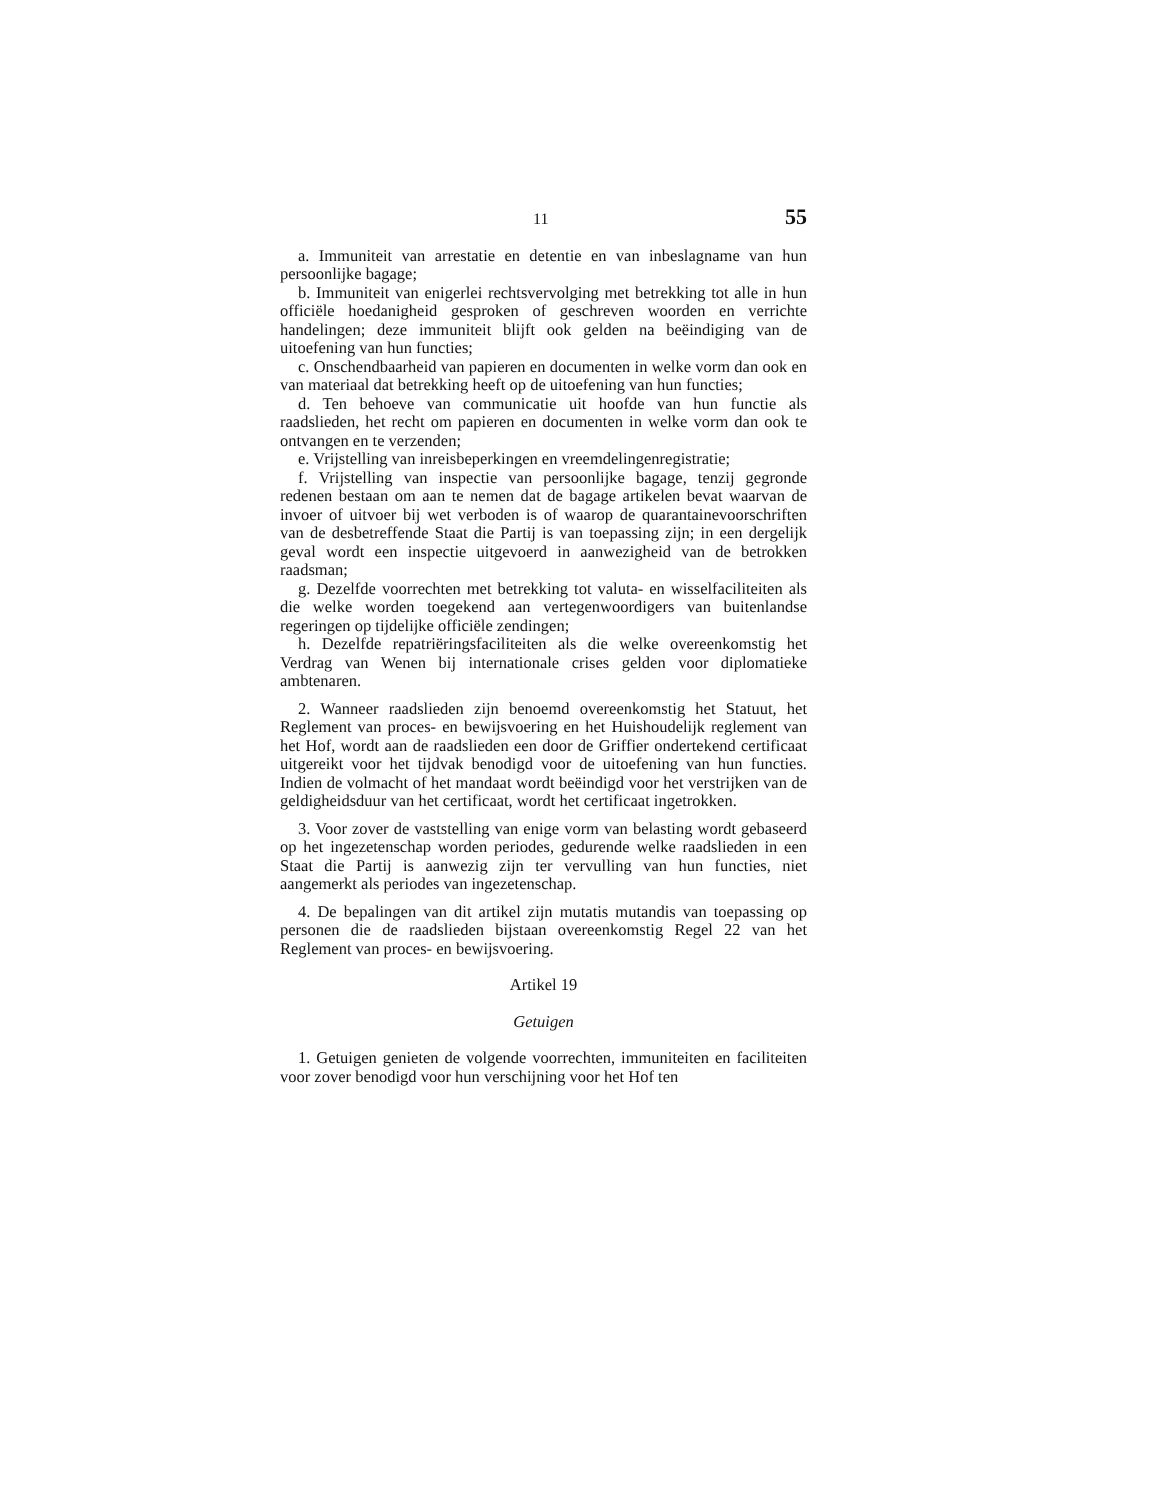11 55
a. Immuniteit van arrestatie en detentie en van inbeslagname van hun persoonlijke bagage;
b. Immuniteit van enigerlei rechtsvervolging met betrekking tot alle in hun officiële hoedanigheid gesproken of geschreven woorden en verrichte handelingen; deze immuniteit blijft ook gelden na beëindiging van de uitoefening van hun functies;
c. Onschendbaarheid van papieren en documenten in welke vorm dan ook en van materiaal dat betrekking heeft op de uitoefening van hun functies;
d. Ten behoeve van communicatie uit hoofde van hun functie als raadslieden, het recht om papieren en documenten in welke vorm dan ook te ontvangen en te verzenden;
e. Vrijstelling van inreisbeperkingen en vreemdelingenregistratie;
f. Vrijstelling van inspectie van persoonlijke bagage, tenzij gegronde redenen bestaan om aan te nemen dat de bagage artikelen bevat waarvan de invoer of uitvoer bij wet verboden is of waarop de quarantainevoorschriften van de desbetreffende Staat die Partij is van toepassing zijn; in een dergelijk geval wordt een inspectie uitgevoerd in aanwezigheid van de betrokken raadsman;
g. Dezelfde voorrechten met betrekking tot valuta- en wisselfaciliteiten als die welke worden toegekend aan vertegenwoordigers van buitenlandse regeringen op tijdelijke officiële zendingen;
h. Dezelfde repatriëringsfaciliteiten als die welke overeenkomstig het Verdrag van Wenen bij internationale crises gelden voor diplomatieke ambtenaren.
2. Wanneer raadslieden zijn benoemd overeenkomstig het Statuut, het Reglement van proces- en bewijsvoering en het Huishoudelijk reglement van het Hof, wordt aan de raadslieden een door de Griffier ondertekend certificaat uitgereikt voor het tijdvak benodigd voor de uitoefening van hun functies. Indien de volmacht of het mandaat wordt beëindigd voor het verstrijken van de geldigheidsduur van het certificaat, wordt het certificaat ingetrokken.
3. Voor zover de vaststelling van enige vorm van belasting wordt gebaseerd op het ingezetenschap worden periodes, gedurende welke raadslieden in een Staat die Partij is aanwezig zijn ter vervulling van hun functies, niet aangemerkt als periodes van ingezetenschap.
4. De bepalingen van dit artikel zijn mutatis mutandis van toepassing op personen die de raadslieden bijstaan overeenkomstig Regel 22 van het Reglement van proces- en bewijsvoering.
Artikel 19
Getuigen
1. Getuigen genieten de volgende voorrechten, immuniteiten en faciliteiten voor zover benodigd voor hun verschijning voor het Hof ten